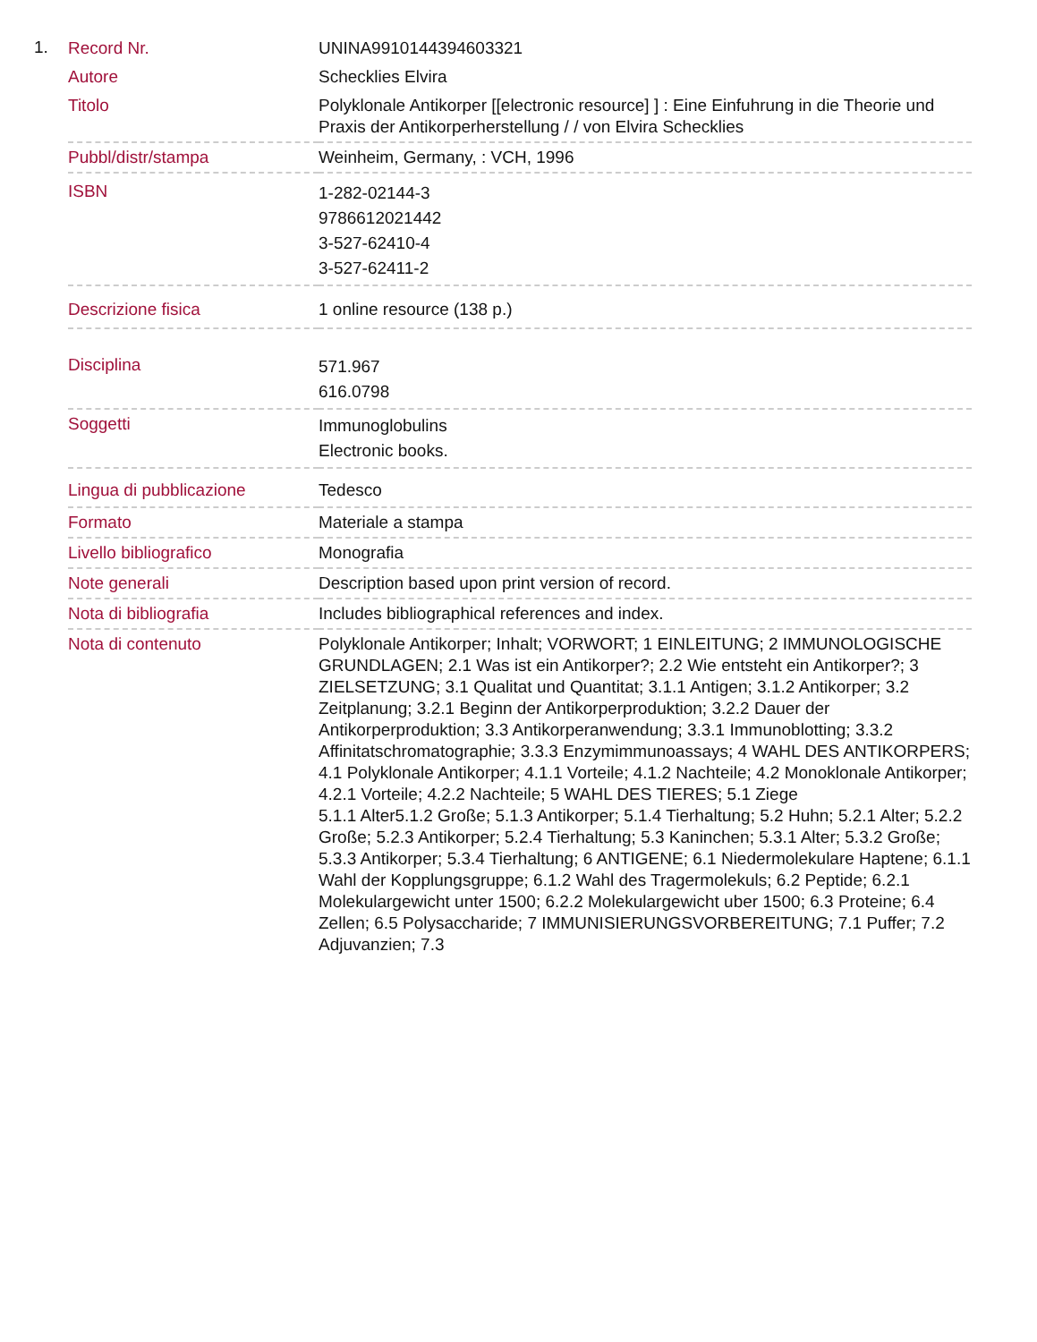1.
| Record Nr. | UNINA9910144394603321 |
| Autore | Schecklies Elvira |
| Titolo | Polyklonale Antikorper [[electronic resource] ] : Eine Einfuhrung in die Theorie und Praxis der Antikorperherstellung / / von Elvira Schecklies |
| Pubbl/distr/stampa | Weinheim, Germany, : VCH, 1996 |
| ISBN | 1-282-02144-3 9786612021442 3-527-62410-4 3-527-62411-2 |
| Descrizione fisica | 1 online resource (138 p.) |
| Disciplina | 571.967 616.0798 |
| Soggetti | Immunoglobulins Electronic books. |
| Lingua di pubblicazione | Tedesco |
| Formato | Materiale a stampa |
| Livello bibliografico | Monografia |
| Note generali | Description based upon print version of record. |
| Nota di bibliografia | Includes bibliographical references and index. |
| Nota di contenuto | Polyklonale Antikorper; Inhalt; VORWORT; 1 EINLEITUNG; 2 IMMUNOLOGISCHE GRUNDLAGEN; 2.1 Was ist ein Antikorper?; 2.2 Wie entsteht ein Antikorper?; 3 ZIELSETZUNG; 3.1 Qualitat und Quantitat; 3.1.1 Antigen; 3.1.2 Antikorper; 3.2 Zeitplanung; 3.2.1 Beginn der Antikorperproduktion; 3.2.2 Dauer der Antikorperproduktion; 3.3 Antikorperanwendung; 3.3.1 Immunoblotting; 3.3.2 Affinitatschromatographie; 3.3.3 Enzymimmunoassays; 4 WAHL DES ANTIKORPERS; 4.1 Polyklonale Antikorper; 4.1.1 Vorteile; 4.1.2 Nachteile; 4.2 Monoklonale Antikorper; 4.2.1 Vorteile; 4.2.2 Nachteile; 5 WAHL DES TIERES; 5.1 Ziege 5.1.1 Alter5.1.2 Große; 5.1.3 Antikorper; 5.1.4 Tierhaltung; 5.2 Huhn; 5.2.1 Alter; 5.2.2 Große; 5.2.3 Antikorper; 5.2.4 Tierhaltung; 5.3 Kaninchen; 5.3.1 Alter; 5.3.2 Große; 5.3.3 Antikorper; 5.3.4 Tierhaltung; 6 ANTIGENE; 6.1 Niedermolekulare Haptene; 6.1.1 Wahl der Kopplungsgruppe; 6.1.2 Wahl des Tragermolekuls; 6.2 Peptide; 6.2.1 Molekulargewicht unter 1500; 6.2.2 Molekulargewicht uber 1500; 6.3 Proteine; 6.4 Zellen; 6.5 Polysaccharide; 7 IMMUNISIERUNGSVORBEREITUNG; 7.1 Puffer; 7.2 Adjuvanzien; 7.3 |